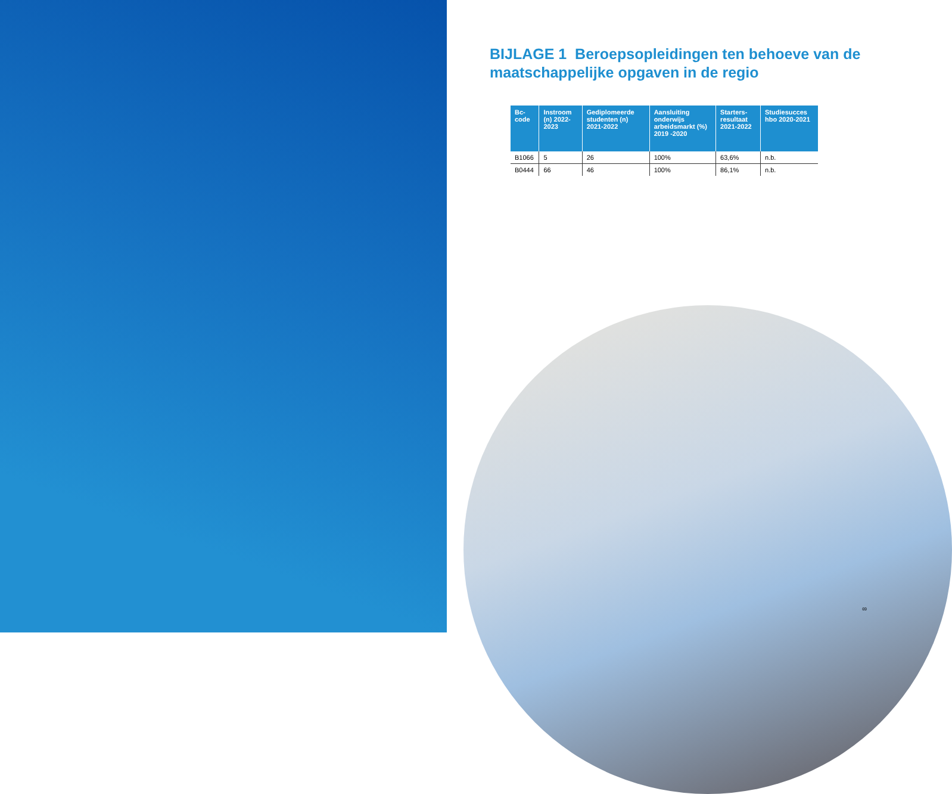BIJLAGE 1 Beroepsopleidingen ten behoeve van de maatschappelijke opgaven in de regio
| Bc-code | Instroom (n) 2022-2023 | Gediplomeerde studenten (n) 2021-2022 | Aansluiting onderwijs arbeidsmarkt (%) 2019 -2020 | Starters-resultaat 2021-2022 | Studiesucces hbo 2020-2021 |
| --- | --- | --- | --- | --- | --- |
| B1066 | 5 | 26 | 100% | 63,6% | n.b. |
| B0444 | 66 | 46 | 100% | 86,1% | n.b. |
69